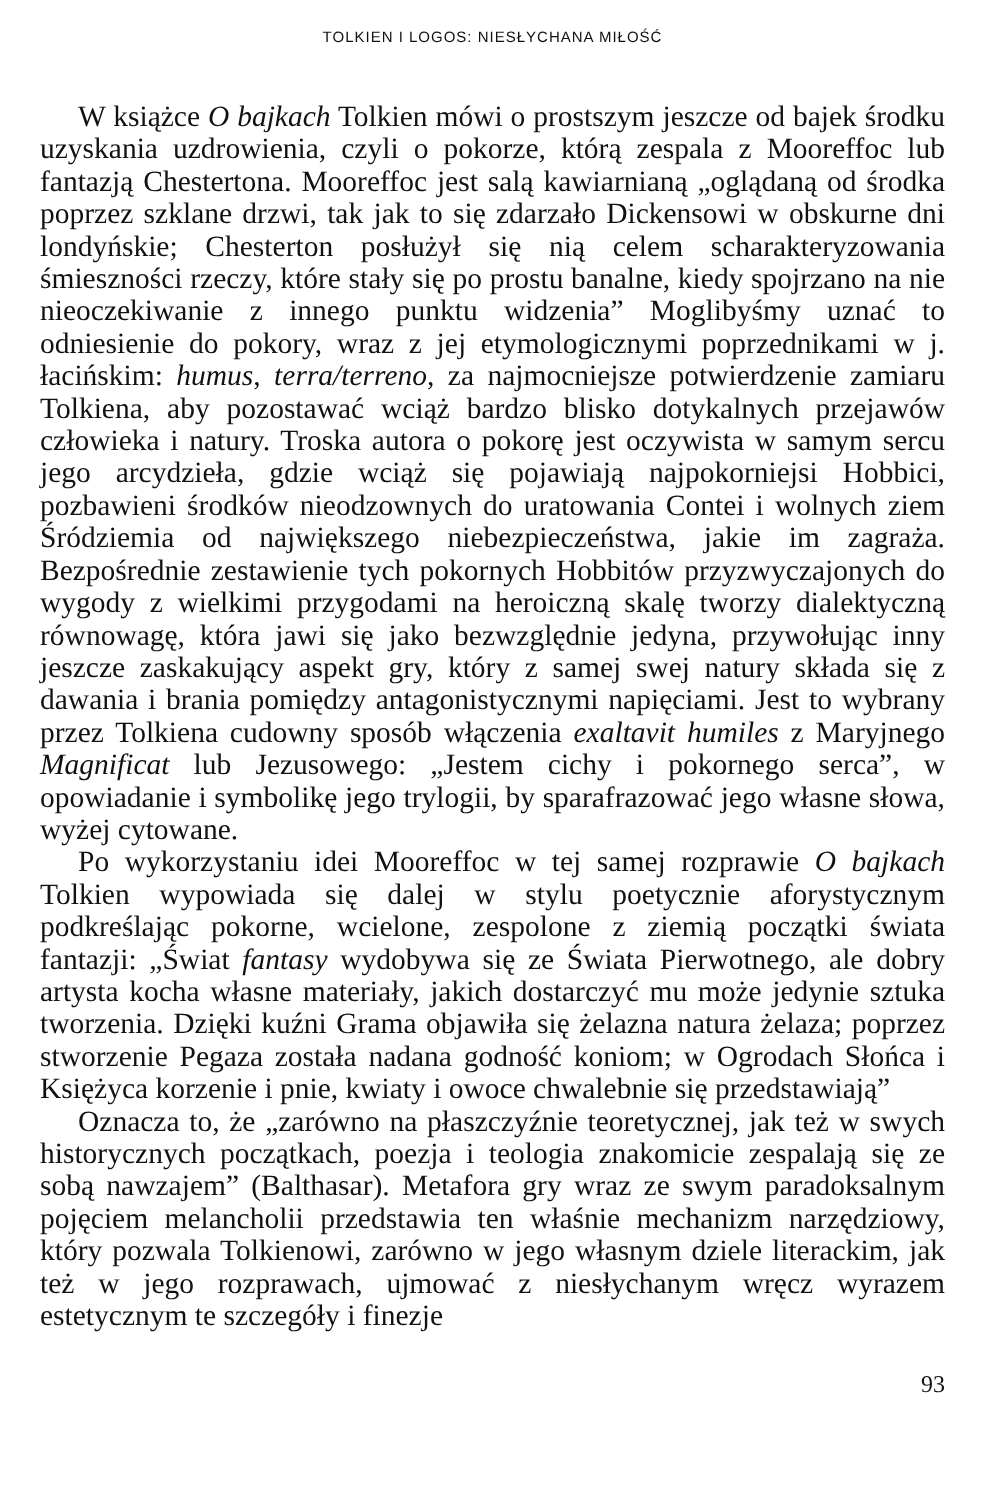TOLKIEN I LOGOS: NIESŁYCHANA MIŁOŚĆ
W książce O bajkach Tolkien mówi o prostszym jeszcze od bajek środku uzyskania uzdrowienia, czyli o pokorze, którą zespala z Mooreffoc lub fantazją Chestertona. Mooreffoc jest salą kawiarnianą „oglądaną od środka poprzez szklane drzwi, tak jak to się zdarzało Dickensowi w obskurne dni londyńskie; Chesterton posłużył się nią celem scharakteryzowania śmieszności rzeczy, które stały się po prostu banalne, kiedy spojrzano na nie nieoczekiwanie z innego punktu widzenia” Moglibyśmy uznać to odniesienie do pokory, wraz z jej etymologicznymi poprzednikami w j. łacińskim: humus, terra/terreno, za najmocniejsze potwierdzenie zamiaru Tolkiena, aby pozostawać wciąż bardzo blisko dotykalnych przejawów człowieka i natury. Troska autora o pokorę jest oczywista w samym sercu jego arcydzieła, gdzie wciąż się pojawiają najpokorniejsi Hobbici, pozbawieni środków nieodzownych do uratowania Contei i wolnych ziem Śródziemia od największego niebezpieczeństwa, jakie im zagraża. Bezpośrednie zestawienie tych pokornych Hobbitów przyzwyczajonych do wygody z wielkimi przygodami na heroiczną skalę tworzy dialektyczną równowagę, która jawi się jako bezwzględnie jedyna, przywołując inny jeszcze zaskakujący aspekt gry, który z samej swej natury składa się z dawania i brania pomiędzy antagonistycznymi napięciami. Jest to wybrany przez Tolkiena cudowny sposób włączenia exaltavit humiles z Maryjnego Magnificat lub Jezusowego: „Jestem cichy i pokornego serca”, w opowiadanie i symbolikę jego trylogii, by sparafrazować jego własne słowa, wyżej cytowane.
Po wykorzystaniu idei Mooreffoc w tej samej rozprawie O bajkach Tolkien wypowiada się dalej w stylu poetycznie aforystycznym podkreślając pokorne, wcielone, zespolone z ziemią początki świata fantazji: „Świat fantasy wydobywa się ze Świata Pierwotnego, ale dobry artysta kocha własne materiały, jakich dostarczyć mu może jedynie sztuka tworzenia. Dzięki kuźni Grama objawiła się żelazna natura żelaza; poprzez stworzenie Pegaza została nadana godność koniom; w Ogrodach Słońca i Księżyca korzenie i pnie, kwiaty i owoce chwalebnie się przedstawiają”
Oznacza to, że „zarówno na płaszczyźnie teoretycznej, jak też w swych historycznych początkach, poezja i teologia znakomicie zespalają się ze sobą nawzajem” (Balthasar). Metafora gry wraz ze swym paradoksalnym pojęciem melancholii przedstawia ten właśnie mechanizm narzędziowy, który pozwala Tolkienowi, zarówno w jego własnym dziele literackim, jak też w jego rozprawach, ujmować z niesłychanym wręcz wyrazem estetycznym te szczegóły i finezje
93